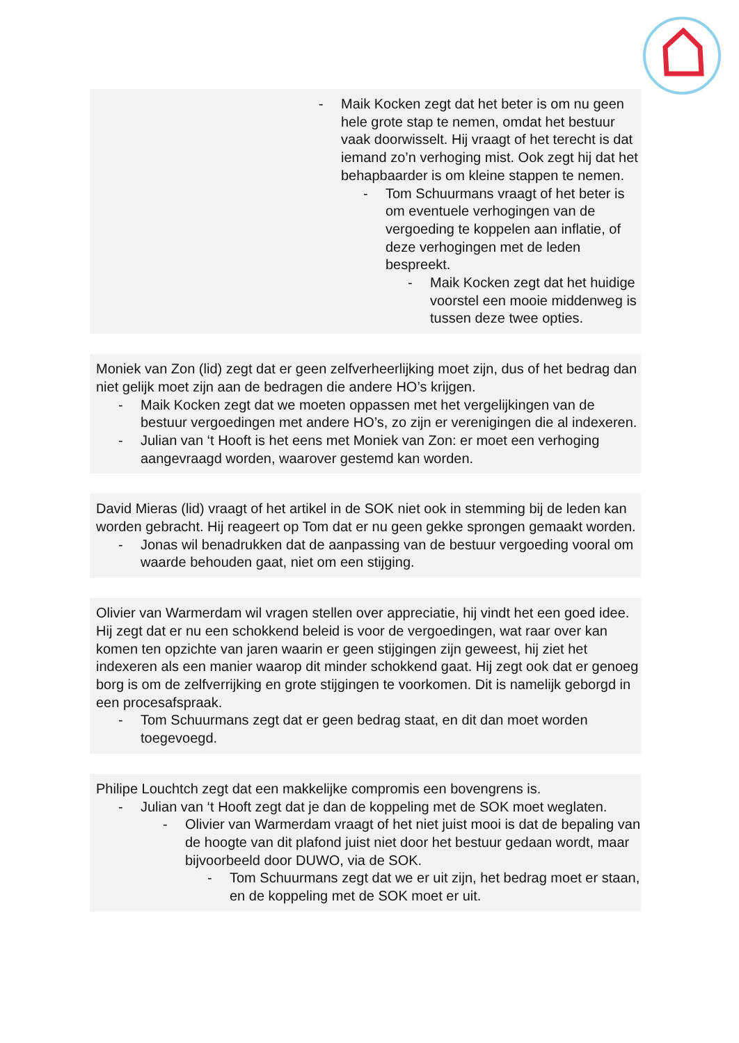- Maik Kocken zegt dat het beter is om nu geen hele grote stap te nemen, omdat het bestuur vaak doorwisselt. Hij vraagt of het terecht is dat iemand zo’n verhoging mist. Ook zegt hij dat het behapbaarder is om kleine stappen te nemen.
- Tom Schuurmans vraagt of het beter is om eventuele verhogingen van de vergoeding te koppelen aan inflatie, of deze verhogingen met de leden bespreekt.
- Maik Kocken zegt dat het huidige voorstel een mooie middenweg is tussen deze twee opties.
Moniek van Zon (lid) zegt dat er geen zelfverheerlijking moet zijn, dus of het bedrag dan niet gelijk moet zijn aan de bedragen die andere HO’s krijgen.
- Maik Kocken zegt dat we moeten oppassen met het vergelijkingen van de bestuur vergoedingen met andere HO’s, zo zijn er verenigingen die al indexeren.
- Julian van ‘t Hooft is het eens met Moniek van Zon: er moet een verhoging aangevraagd worden, waarover gestemd kan worden.
David Mieras (lid) vraagt of het artikel in de SOK niet ook in stemming bij de leden kan worden gebracht. Hij reageert op Tom dat er nu geen gekke sprongen gemaakt worden.
- Jonas wil benadrukken dat de aanpassing van de bestuur vergoeding vooral om waarde behouden gaat, niet om een stijging.
Olivier van Warmerdam wil vragen stellen over appreciatie, hij vindt het een goed idee. Hij zegt dat er nu een schokkend beleid is voor de vergoedingen, wat raar over kan komen ten opzichte van jaren waarin er geen stijgingen zijn geweest, hij ziet het indexeren als een manier waarop dit minder schokkend gaat. Hij zegt ook dat er genoeg borg is om de zelfverrijking en grote stijgingen te voorkomen. Dit is namelijk geborgd in een procesafspraak.
- Tom Schuurmans zegt dat er geen bedrag staat, en dit dan moet worden toegevoegd.
Philipe Louchtch zegt dat een makkelijke compromis een bovengrens is.
- Julian van ‘t Hooft zegt dat je dan de koppeling met de SOK moet weglaten.
- Olivier van Warmerdam vraagt of het niet juist mooi is dat de bepaling van de hoogte van dit plafond juist niet door het bestuur gedaan wordt, maar bijvoorbeeld door DUWO, via de SOK.
- Tom Schuurmans zegt dat we er uit zijn, het bedrag moet er staan, en de koppeling met de SOK moet er uit.